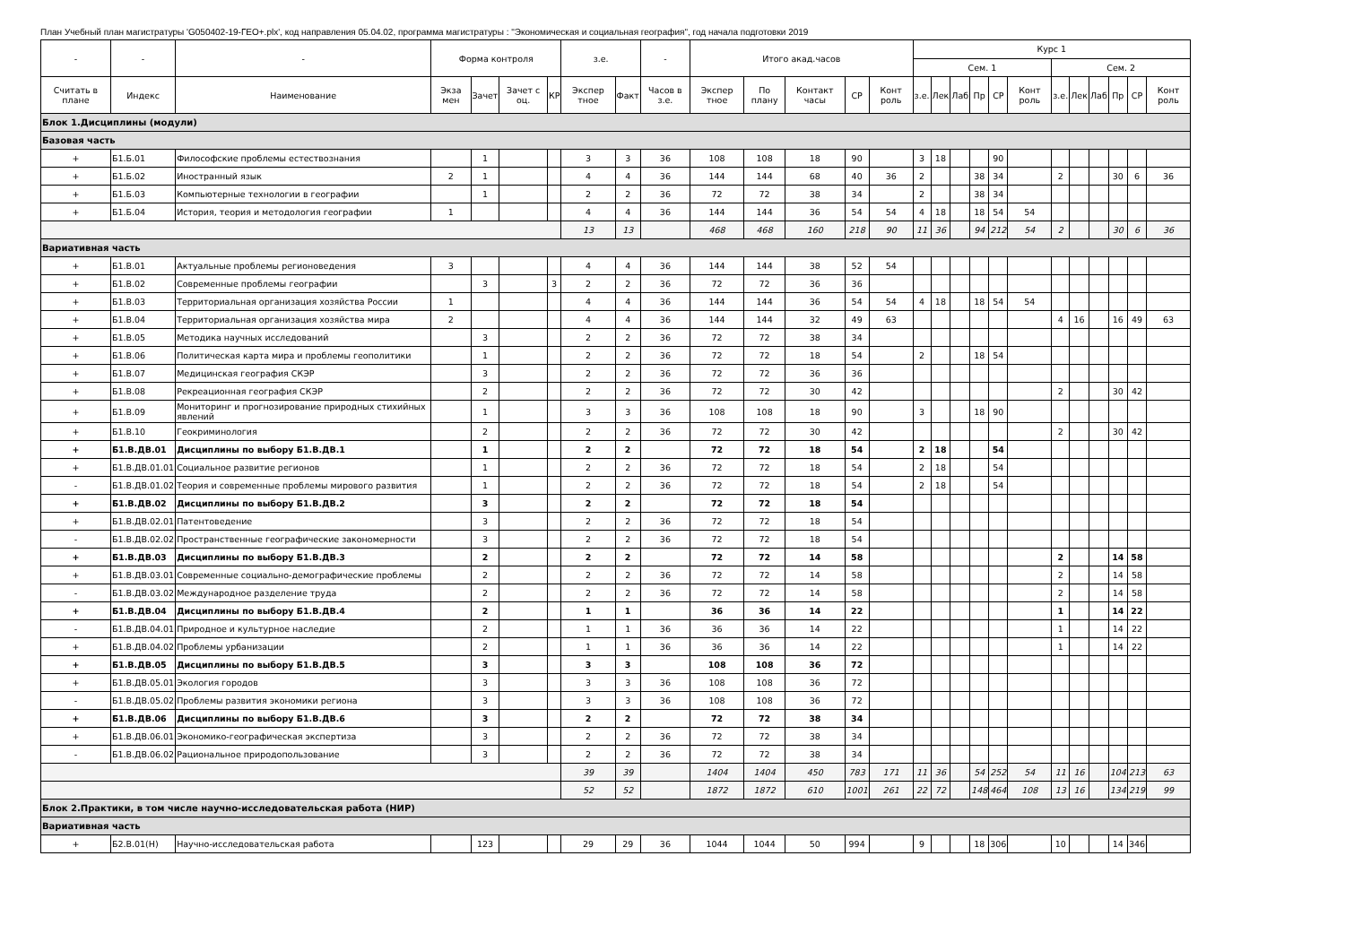План Учебный план магистратуры 'G050402-19-ГЕО+.plx', код направления 05.04.02, программа магистратуры : "Экономическая и социальная география", год начала подготовки 2019
| - | - | - | Форма контроля | | | | з.е. | | - | Итого акад.часов | | | | | Курс 1 | | | | | | | | | | | |
| --- | --- | --- | --- | --- | --- | --- | --- | --- | --- | --- | --- | --- | --- | --- | --- | --- | --- | --- | --- | --- | --- | --- | --- | --- | --- | --- |
| | | | | | | | | | | | | | | | Сем. 1 | | | | | | Сем. 2 | | | | | |
| Считать в плане | Индекс | Наименование | Экза мен | Зачет | Зачет с оц. | КР | Экспер тное | Факт | Часов в з.е. | Экспер тное | По плану | Контакт часы | СР | Конт роль | з.е. | Лек | Лаб | Пр | СР | Конт роль | з.е. | Лек | Лаб | Пр | СР | Конт роль |
| Блок 1.Дисциплины (модули) | | | | | | | | | | | | | | | | | | | | | | | | | | |
| Базовая часть | | | | | | | | | | | | | | | | | | | | | | | | | | |
| + | Б1.Б.01 | Философские проблемы естествознания | | 1 | | | 3 | 3 | 36 | 108 | 108 | 18 | 90 | | 3 | 18 | | | 90 | | | | | | | |
| + | Б1.Б.02 | Иностранный язык | 2 | 1 | | | 4 | 4 | 36 | 144 | 144 | 68 | 40 | 36 | 2 | | | 38 | 34 | | 2 | | | 30 | 6 | 36 |
| + | Б1.Б.03 | Компьютерные технологии в географии | | 1 | | | 2 | 2 | 36 | 72 | 72 | 38 | 34 | | 2 | | | 38 | 34 | | | | | | | |
| + | Б1.Б.04 | История, теория и методология географии | 1 | | | | 4 | 4 | 36 | 144 | 144 | 36 | 54 | 54 | 4 | 18 | | 18 | 54 | 54 | | | | | | |
| | | | | | | | 13 | 13 | | 468 | 468 | 160 | 218 | 90 | 11 | 36 | | 94 | 212 | 54 | 2 | | | 30 | 6 | 36 |
| Вариативная часть | | | | | | | | | | | | | | | | | | | | | | | | | | |
| + | Б1.В.01 | Актуальные проблемы регионоведения | 3 | | | | 4 | 4 | 36 | 144 | 144 | 38 | 52 | 54 | | | | | | | | | | | | |
| + | Б1.В.02 | Современные проблемы географии | | 3 | | 3 | 2 | 2 | 36 | 72 | 72 | 36 | 36 | | | | | | | | | | | | | |
| + | Б1.В.03 | Территориальная организация хозяйства России | 1 | | | | 4 | 4 | 36 | 144 | 144 | 36 | 54 | 54 | 4 | 18 | | 18 | 54 | 54 | | | | | | |
| + | Б1.В.04 | Территориальная организация хозяйства мира | 2 | | | | 4 | 4 | 36 | 144 | 144 | 32 | 49 | 63 | | | | | | | 4 | 16 | | 16 | 49 | 63 |
| + | Б1.В.05 | Методика научных исследований | | 3 | | | 2 | 2 | 36 | 72 | 72 | 38 | 34 | | | | | | | | | | | | | |
| + | Б1.В.06 | Политическая карта мира и проблемы геополитики | | 1 | | | 2 | 2 | 36 | 72 | 72 | 18 | 54 | | 2 | | | 18 | 54 | | | | | | | |
| + | Б1.В.07 | Медицинская география СКЭР | | 3 | | | 2 | 2 | 36 | 72 | 72 | 36 | 36 | | | | | | | | | | | | | |
| + | Б1.В.08 | Рекреационная география СКЭР | | 2 | | | 2 | 2 | 36 | 72 | 72 | 30 | 42 | | | | | | | | 2 | | | 30 | 42 | |
| + | Б1.В.09 | Мониторинг и прогнозирование природных стихийных явлений | | 1 | | | 3 | 3 | 36 | 108 | 108 | 18 | 90 | | 3 | | | 18 | 90 | | | | | | | |
| + | Б1.В.10 | Геокриминология | | 2 | | | 2 | 2 | 36 | 72 | 72 | 30 | 42 | | | | | | | | 2 | | | 30 | 42 | |
| + | Б1.В.ДВ.01 | Дисциплины по выбору Б1.В.ДВ.1 | | 1 | | | 2 | 2 | | 72 | 72 | 18 | 54 | | 2 | 18 | | | 54 | | | | | | | |
| + | Б1.В.ДВ.01.01 | Социальное развитие регионов | | 1 | | | 2 | 2 | 36 | 72 | 72 | 18 | 54 | | 2 | 18 | | | 54 | | | | | | | |
| - | Б1.В.ДВ.01.02 | Теория и современные проблемы мирового развития | | 1 | | | 2 | 2 | 36 | 72 | 72 | 18 | 54 | | 2 | 18 | | | 54 | | | | | | | |
| + | Б1.В.ДВ.02 | Дисциплины по выбору Б1.В.ДВ.2 | | 3 | | | 2 | 2 | | 72 | 72 | 18 | 54 | | | | | | | | | | | | | |
| + | Б1.В.ДВ.02.01 | Патентоведение | | 3 | | | 2 | 2 | 36 | 72 | 72 | 18 | 54 | | | | | | | | | | | | | |
| - | Б1.В.ДВ.02.02 | Пространственные географические закономерности | | 3 | | | 2 | 2 | 36 | 72 | 72 | 18 | 54 | | | | | | | | | | | | | |
| + | Б1.В.ДВ.03 | Дисциплины по выбору Б1.В.ДВ.3 | | 2 | | | 2 | 2 | | 72 | 72 | 14 | 58 | | | | | | | | 2 | | | 14 | 58 | |
| + | Б1.В.ДВ.03.01 | Современные социально-демографические проблемы | | 2 | | | 2 | 2 | 36 | 72 | 72 | 14 | 58 | | | | | | | | 2 | | | 14 | 58 | |
| - | Б1.В.ДВ.03.02 | Международное разделение труда | | 2 | | | 2 | 2 | 36 | 72 | 72 | 14 | 58 | | | | | | | | 2 | | | 14 | 58 | |
| + | Б1.В.ДВ.04 | Дисциплины по выбору Б1.В.ДВ.4 | | 2 | | | 1 | 1 | | 36 | 36 | 14 | 22 | | | | | | | | 1 | | | 14 | 22 | |
| - | Б1.В.ДВ.04.01 | Природное и культурное наследие | | 2 | | | 1 | 1 | 36 | 36 | 36 | 14 | 22 | | | | | | | | 1 | | | 14 | 22 | |
| + | Б1.В.ДВ.04.02 | Проблемы урбанизации | | 2 | | | 1 | 1 | 36 | 36 | 36 | 14 | 22 | | | | | | | | 1 | | | 14 | 22 | |
| + | Б1.В.ДВ.05 | Дисциплины по выбору Б1.В.ДВ.5 | | 3 | | | 3 | 3 | | 108 | 108 | 36 | 72 | | | | | | | | | | | | | |
| + | Б1.В.ДВ.05.01 | Экология городов | | 3 | | | 3 | 3 | 36 | 108 | 108 | 36 | 72 | | | | | | | | | | | | | |
| - | Б1.В.ДВ.05.02 | Проблемы развития экономики региона | | 3 | | | 3 | 3 | 36 | 108 | 108 | 36 | 72 | | | | | | | | | | | | | |
| + | Б1.В.ДВ.06 | Дисциплины по выбору Б1.В.ДВ.6 | | 3 | | | 2 | 2 | | 72 | 72 | 38 | 34 | | | | | | | | | | | | | |
| + | Б1.В.ДВ.06.01 | Экономико-географическая экспертиза | | 3 | | | 2 | 2 | 36 | 72 | 72 | 38 | 34 | | | | | | | | | | | | | |
| - | Б1.В.ДВ.06.02 | Рациональное природопользование | | 3 | | | 2 | 2 | 36 | 72 | 72 | 38 | 34 | | | | | | | | | | | | | |
| | | | | | | | 39 | 39 | | 1404 | 1404 | 450 | 783 | 171 | 11 | 36 | | 54 | 252 | 54 | 11 | 16 | | 104 | 213 | 63 |
| | | | | | | | 52 | 52 | | 1872 | 1872 | 610 | 1001 | 261 | 22 | 72 | | 148 | 464 | 108 | 13 | 16 | | 134 | 219 | 99 |
| Блок 2.Практики, в том числе научно-исследовательская работа (НИР) | | | | | | | | | | | | | | | | | | | | | | | | | | |
| Вариативная часть | | | | | | | | | | | | | | | | | | | | | | | | | | |
| + | Б2.В.01(Н) | Научно-исследовательская работа | | 123 | | | 29 | 29 | 36 | 1044 | 1044 | 50 | 994 | | 9 | | | 18 | 306 | | 10 | | | 14 | 346 | |